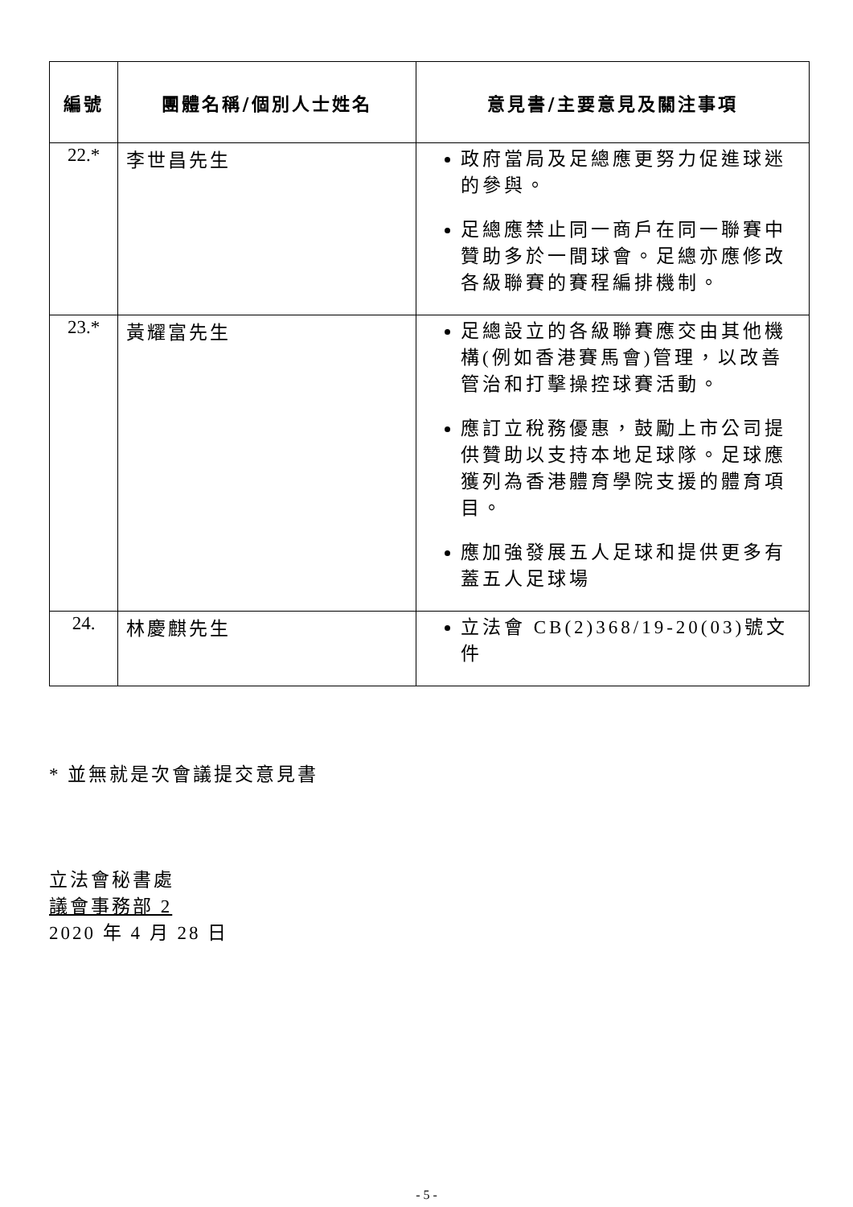| 編號 | 團體名稱/個別人士姓名 | 意見書/主要意見及關注事項 |
| --- | --- | --- |
| 22.* | 李世昌先生 | 政府當局及足總應更努力促進球迷的參與。 足總應禁止同一商戶在同一聯賽中贊助多於一間球會。足總亦應修改各級聯賽的賽程編排機制。 |
| 23.* | 黃耀富先生 | 足總設立的各級聯賽應交由其他機構(例如香港賽馬會)管理，以改善管治和打擊操控球賽活動。 應訂立稅務優惠，鼓勵上市公司提供贊助以支持本地足球隊。足球應獲列為香港體育學院支援的體育項目。 應加強發展五人足球和提供更多有蓋五人足球場 |
| 24. | 林慶麒先生 | 立法會 CB(2)368/19-20(03)號文件 |
* 並無就是次會議提交意見書
立法會秘書處
議會事務部 2
2020 年 4 月 28 日
- 5 -